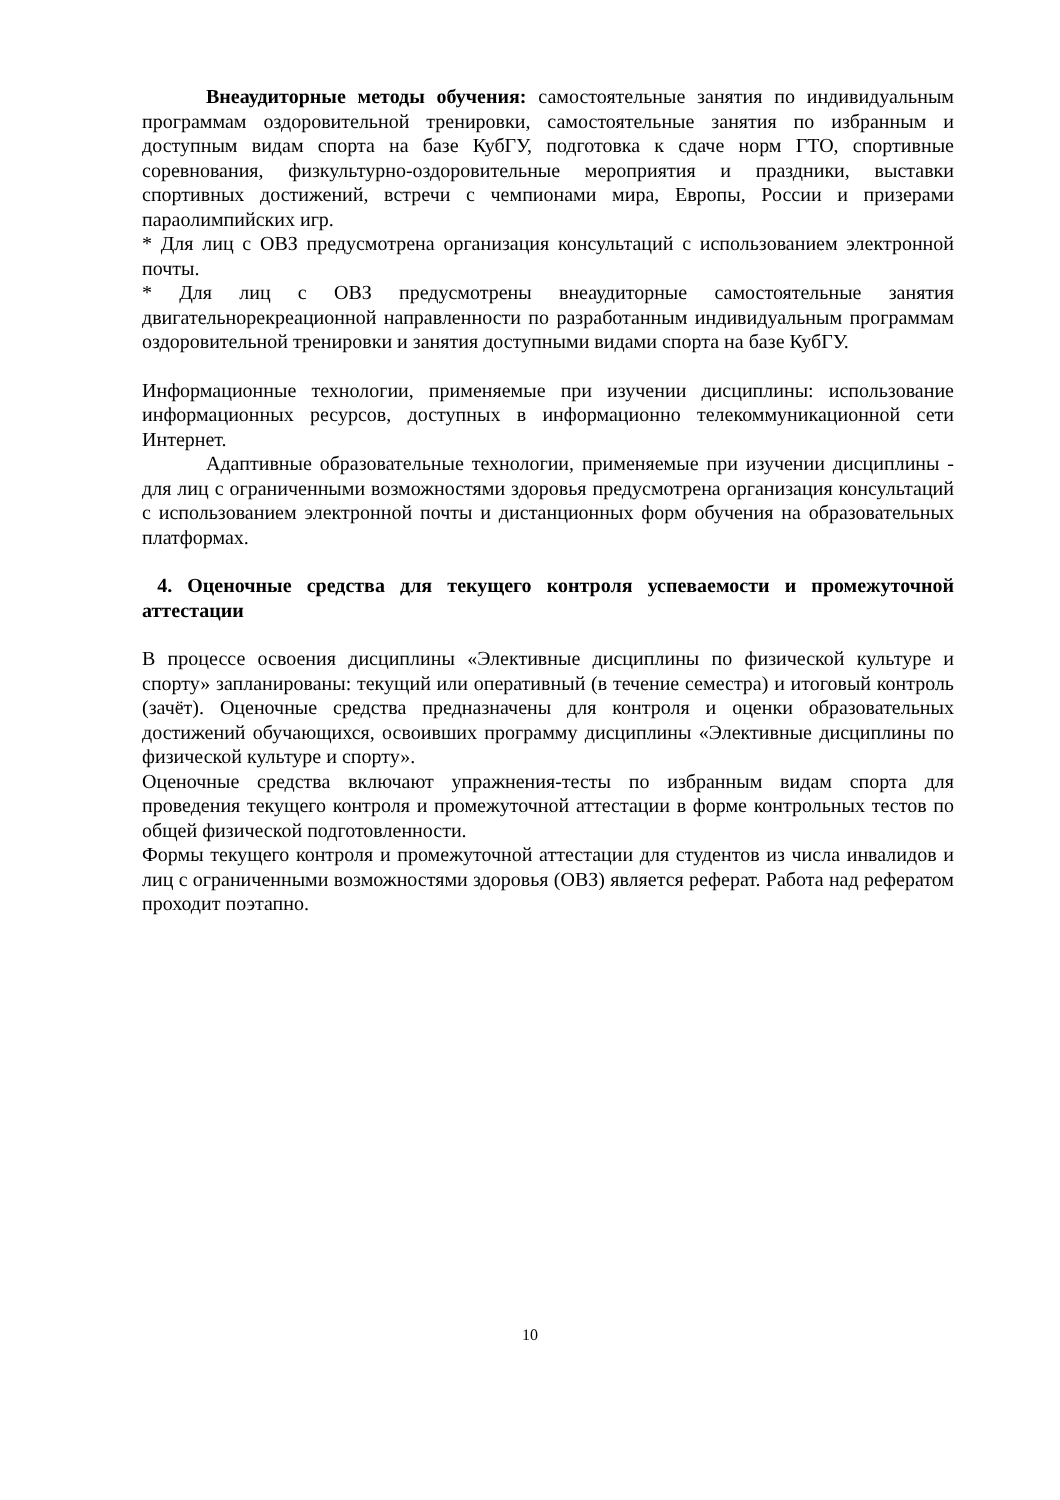Внеаудиторные методы обучения: самостоятельные занятия по индивидуальным программам оздоровительной тренировки, самостоятельные занятия по избранным и доступным видам спорта на базе КубГУ, подготовка к сдаче норм ГТО, спортивные соревнования, физкультурно-оздоровительные мероприятия и праздники, выставки спортивных достижений, встречи с чемпионами мира, Европы, России и призерами параолимпийских игр.
* Для лиц с ОВЗ предусмотрена организация консультаций с использованием электронной почты.
* Для лиц с ОВЗ предусмотрены внеаудиторные самостоятельные занятия двигательнорекреационной направленности по разработанным индивидуальным программам оздоровительной тренировки и занятия доступными видами спорта на базе КубГУ.
Информационные технологии, применяемые при изучении дисциплины: использование информационных ресурсов, доступных в информационно телекоммуникационной сети Интернет.
Адаптивные образовательные технологии, применяемые при изучении дисциплины - для лиц с ограниченными возможностями здоровья предусмотрена организация консультаций с использованием электронной почты и дистанционных форм обучения на образовательных платформах.
4. Оценочные средства для текущего контроля успеваемости и промежуточной аттестации
В процессе освоения дисциплины «Элективные дисциплины по физической культуре и спорту» запланированы: текущий или оперативный (в течение семестра) и итоговый контроль (зачёт). Оценочные средства предназначены для контроля и оценки образовательных достижений обучающихся, освоивших программу дисциплины «Элективные дисциплины по физической культуре и спорту».
Оценочные средства включают упражнения-тесты по избранным видам спорта для проведения текущего контроля и промежуточной аттестации в форме контрольных тестов по общей физической подготовленности.
Формы текущего контроля и промежуточной аттестации для студентов из числа инвалидов и лиц с ограниченными возможностями здоровья (ОВЗ) является реферат. Работа над рефератом проходит поэтапно.
10